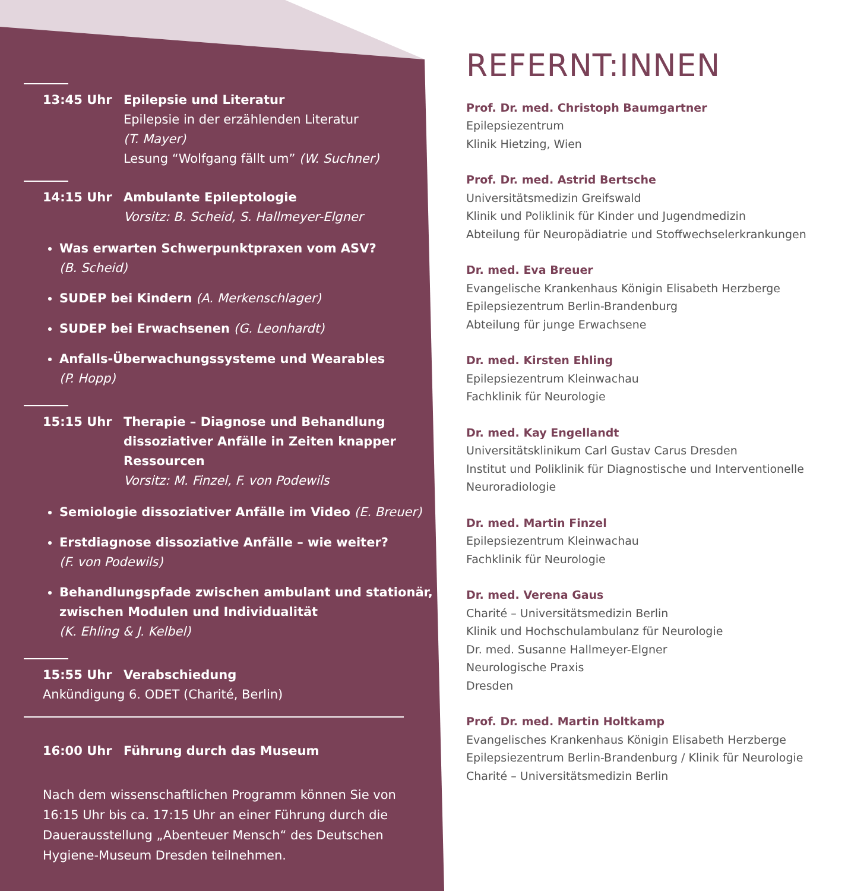13:45 Uhr Epilepsie und Literatur
Epilepsie in der erzählenden Literatur
(T. Mayer)
Lesung “Wolfgang fällt um” (W. Suchner)
14:15 Uhr Ambulante Epileptologie
Vorsitz: B. Scheid, S. Hallmeyer-Elgner
Was erwarten Schwerpunktpraxen vom ASV?
(B. Scheid)
SUDEP bei Kindern (A. Merkenschlager)
SUDEP bei Erwachsenen (G. Leonhardt)
Anfalls-Überwachungssysteme und Wearables
(P. Hopp)
15:15 Uhr Therapie – Diagnose und Behandlung dissoziativer Anfälle in Zeiten knapper Ressourcen
Vorsitz: M. Finzel, F. von Podewils
Semiologie dissoziativer Anfälle im Video (E. Breuer)
Erstdiagnose dissoziative Anfälle – wie weiter?
(F. von Podewils)
Behandlungspfade zwischen ambulant und stationär, zwischen Modulen und Individualität
(K. Ehling & J. Kelbel)
15:55 Uhr Verabschiedung
Ankündigung 6. ODET (Charité, Berlin)
16:00 Uhr Führung durch das Museum
Nach dem wissenschaftlichen Programm können Sie von 16:15 Uhr bis ca. 17:15 Uhr an einer Führung durch die Dauerausstellung „Abenteuer Mensch“ des Deutschen Hygiene-Museum Dresden teilnehmen.
REFERNT:INNEN
Prof. Dr. med. Christoph Baumgartner
Epilepsiezentrum
Klinik Hietzing, Wien
Prof. Dr. med. Astrid Bertsche
Universitätsmedizin Greifswald
Klinik und Poliklinik für Kinder und Jugendmedizin
Abteilung für Neuropädiatrie und Stoffwechselerkrankungen
Dr. med. Eva Breuer
Evangelische Krankenhaus Königin Elisabeth Herzberge
Epilepsiezentrum Berlin-Brandenburg
Abteilung für junge Erwachsene
Dr. med. Kirsten Ehling
Epilepsiezentrum Kleinwachau
Fachklinik für Neurologie
Dr. med. Kay Engellandt
Universitätsklinikum Carl Gustav Carus Dresden
Institut und Poliklinik für Diagnostische und Interventionelle Neuroradiologie
Dr. med. Martin Finzel
Epilepsiezentrum Kleinwachau
Fachklinik für Neurologie
Dr. med. Verena Gaus
Charité – Universitätsmedizin Berlin
Klinik und Hochschulambulanz für Neurologie
Dr. med. Susanne Hallmeyer-Elgner
Neurologische Praxis
Dresden
Prof. Dr. med. Martin Holtkamp
Evangelisches Krankenhaus Königin Elisabeth Herzberge
Epilepsiezentrum Berlin-Brandenburg / Klinik für Neurologie
Charité – Universitätsmedizin Berlin